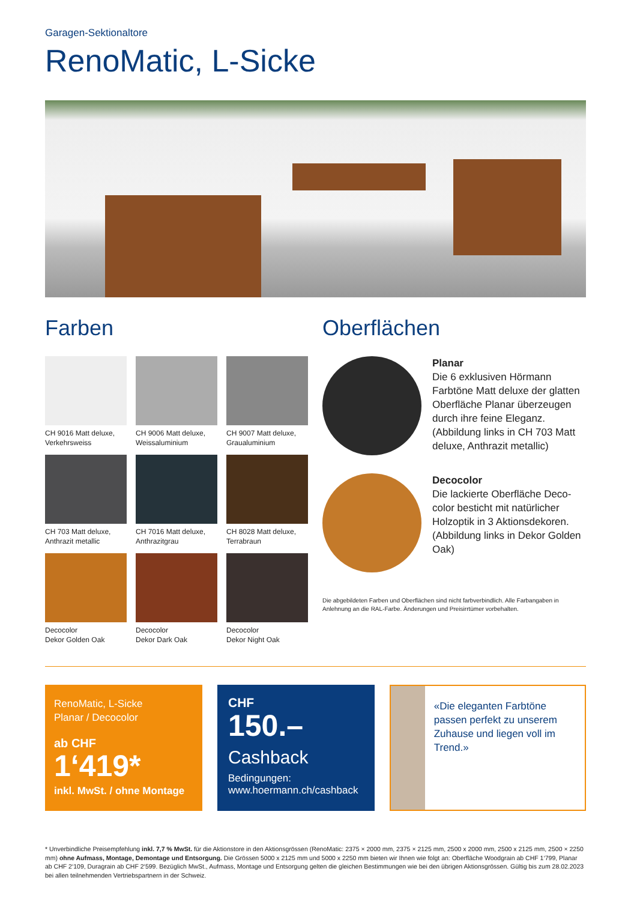Garagen-Sektionaltore
RenoMatic, L-Sicke
Farben
CH 9016 Matt deluxe,
Verkehrsweiss
CH 9006 Matt deluxe,
Weissaluminium
CH 9007 Matt deluxe,
Graualuminium
CH 703 Matt deluxe,
Anthrazit metallic
CH 7016 Matt deluxe,
Anthrazitgrau
CH 8028 Matt deluxe,
Terrabraun
Decocolor
Dekor Golden Oak
Decocolor
Dekor Dark Oak
Decocolor
Dekor Night Oak
Oberflächen
Planar
Die 6 exklusiven Hörmann Farbtöne Matt deluxe der glatten Oberfläche Planar überzeugen durch ihre feine Eleganz. (Abbildung links in CH 703 Matt deluxe, Anthrazit metallic)
Decocolor
Die lackierte Oberfläche Deco-color besticht mit natürlicher Holzoptik in 3 Aktionsdekoren. (Abbildung links in Dekor Golden Oak)
Die abgebildeten Farben und Oberflächen sind nicht farbverbindlich. Alle Farbangaben in Anlehnung an die RAL-Farbe. Änderungen und Preisirrtümer vorbehalten.
RenoMatic, L-Sicke
Planar / Decocolor
ab CHF
1‘419*
inkl. MwSt. / ohne Montage
CHF
150.–
Cashback
Bedingungen:
www.hoermann.ch/cashback
«Die eleganten Farbtöne passen perfekt zu unserem Zuhause und liegen voll im Trend.»
* Unverbindliche Preisempfehlung inkl. 7,7 % MwSt. für die Aktionstore in den Aktionsgrössen (RenoMatic: 2375 × 2000 mm, 2375 × 2125 mm, 2500 x 2000 mm, 2500 x 2125 mm, 2500 × 2250 mm) ohne Aufmass, Montage, Demontage und Entsorgung. Die Grössen 5000 x 2125 mm und 5000 x 2250 mm bieten wir Ihnen wie folgt an: Oberfläche Woodgrain ab CHF 1‘799, Planar ab CHF 2‘109, Duragrain ab CHF 2‘599. Bezüglich MwSt., Aufmass, Montage und Entsorgung gelten die gleichen Bestimmungen wie bei den übrigen Aktionsgrössen. Gültig bis zum 28.02.2023 bei allen teilnehmenden Vertriebspartnern in der Schweiz.